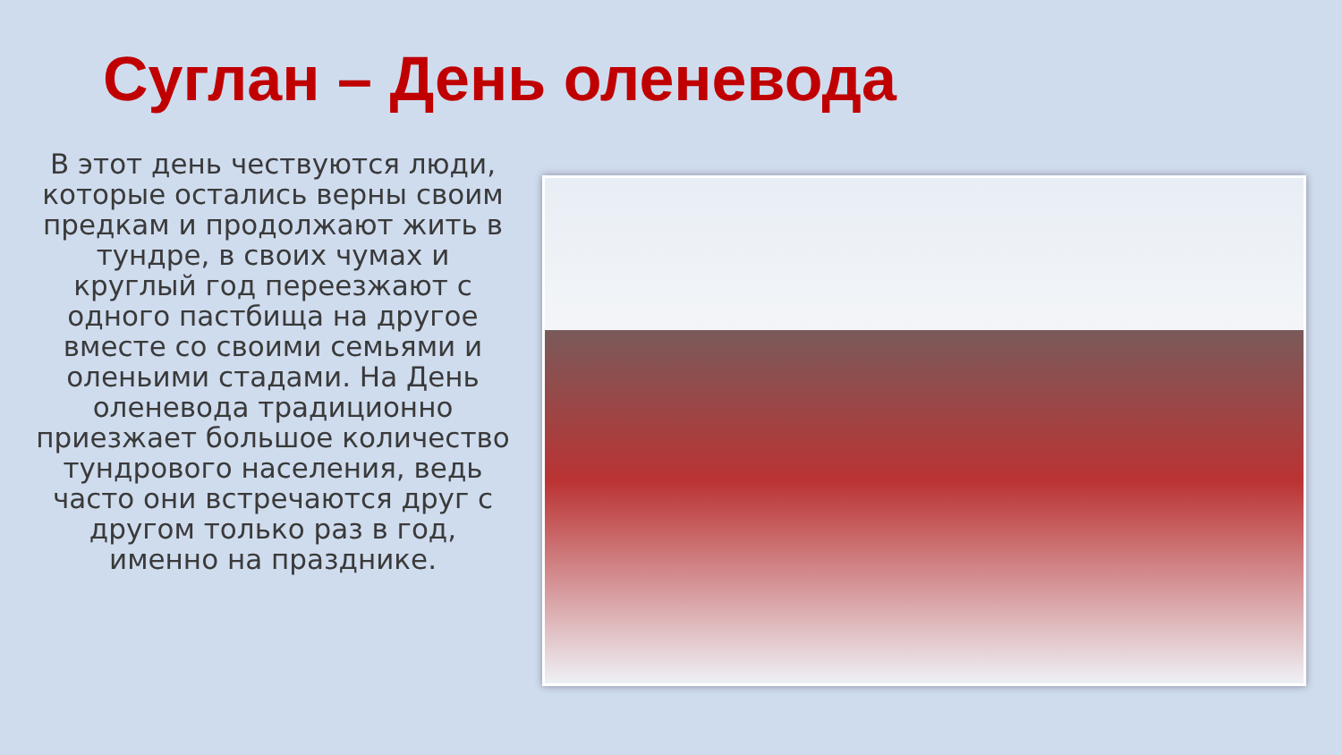Суглан – День оленевода
В этот день чествуются люди, которые остались верны своим предкам и продолжают жить в тундре, в своих чумах и круглый год переезжают с одного пастбища на другое вместе со своими семьями и оленьими стадами. На День оленевода традиционно приезжает большое количество тундрового населения, ведь часто они встречаются друг с другом только раз в год, именно на празднике.